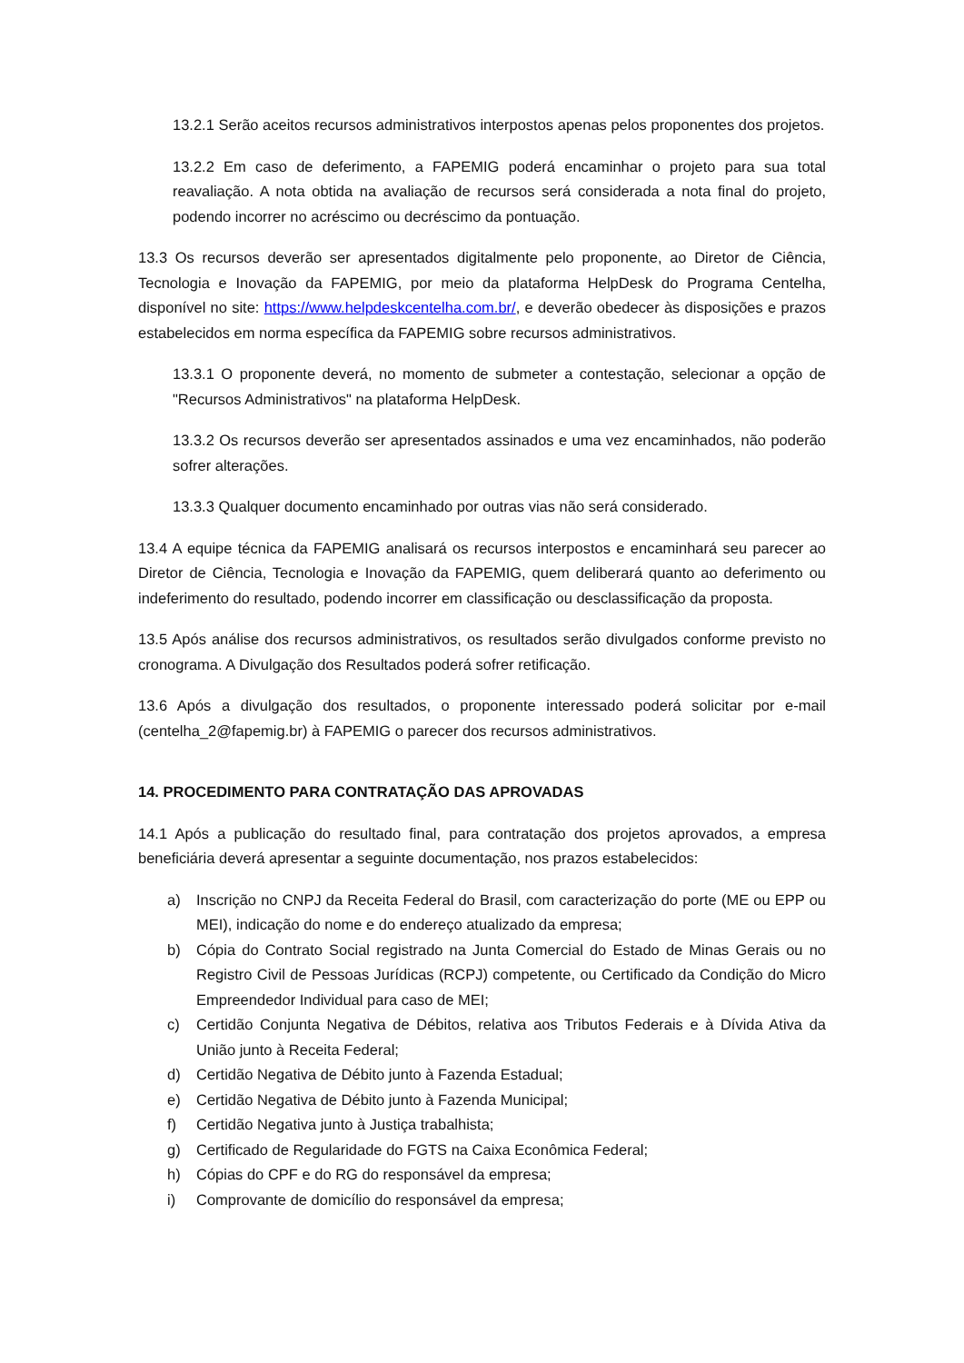13.2.1 Serão aceitos recursos administrativos interpostos apenas pelos proponentes dos projetos.
13.2.2 Em caso de deferimento, a FAPEMIG poderá encaminhar o projeto para sua total reavaliação. A nota obtida na avaliação de recursos será considerada a nota final do projeto, podendo incorrer no acréscimo ou decréscimo da pontuação.
13.3 Os recursos deverão ser apresentados digitalmente pelo proponente, ao Diretor de Ciência, Tecnologia e Inovação da FAPEMIG, por meio da plataforma HelpDesk do Programa Centelha, disponível no site: https://www.helpdeskcentelha.com.br/, e deverão obedecer às disposições e prazos estabelecidos em norma específica da FAPEMIG sobre recursos administrativos.
13.3.1 O proponente deverá, no momento de submeter a contestação, selecionar a opção de "Recursos Administrativos" na plataforma HelpDesk.
13.3.2 Os recursos deverão ser apresentados assinados e uma vez encaminhados, não poderão sofrer alterações.
13.3.3 Qualquer documento encaminhado por outras vias não será considerado.
13.4 A equipe técnica da FAPEMIG analisará os recursos interpostos e encaminhará seu parecer ao Diretor de Ciência, Tecnologia e Inovação da FAPEMIG, quem deliberará quanto ao deferimento ou indeferimento do resultado, podendo incorrer em classificação ou desclassificação da proposta.
13.5 Após análise dos recursos administrativos, os resultados serão divulgados conforme previsto no cronograma. A Divulgação dos Resultados poderá sofrer retificação.
13.6 Após a divulgação dos resultados, o proponente interessado poderá solicitar por e-mail (centelha_2@fapemig.br) à FAPEMIG o parecer dos recursos administrativos.
14. PROCEDIMENTO PARA CONTRATAÇÃO DAS APROVADAS
14.1 Após a publicação do resultado final, para contratação dos projetos aprovados, a empresa beneficiária deverá apresentar a seguinte documentação, nos prazos estabelecidos:
a) Inscrição no CNPJ da Receita Federal do Brasil, com caracterização do porte (ME ou EPP ou MEI), indicação do nome e do endereço atualizado da empresa;
b) Cópia do Contrato Social registrado na Junta Comercial do Estado de Minas Gerais ou no Registro Civil de Pessoas Jurídicas (RCPJ) competente, ou Certificado da Condição do Micro Empreendedor Individual para caso de MEI;
c) Certidão Conjunta Negativa de Débitos, relativa aos Tributos Federais e à Dívida Ativa da União junto à Receita Federal;
d) Certidão Negativa de Débito junto à Fazenda Estadual;
e) Certidão Negativa de Débito junto à Fazenda Municipal;
f) Certidão Negativa junto à Justiça trabalhista;
g) Certificado de Regularidade do FGTS na Caixa Econômica Federal;
h) Cópias do CPF e do RG do responsável da empresa;
i) Comprovante de domicílio do responsável da empresa;